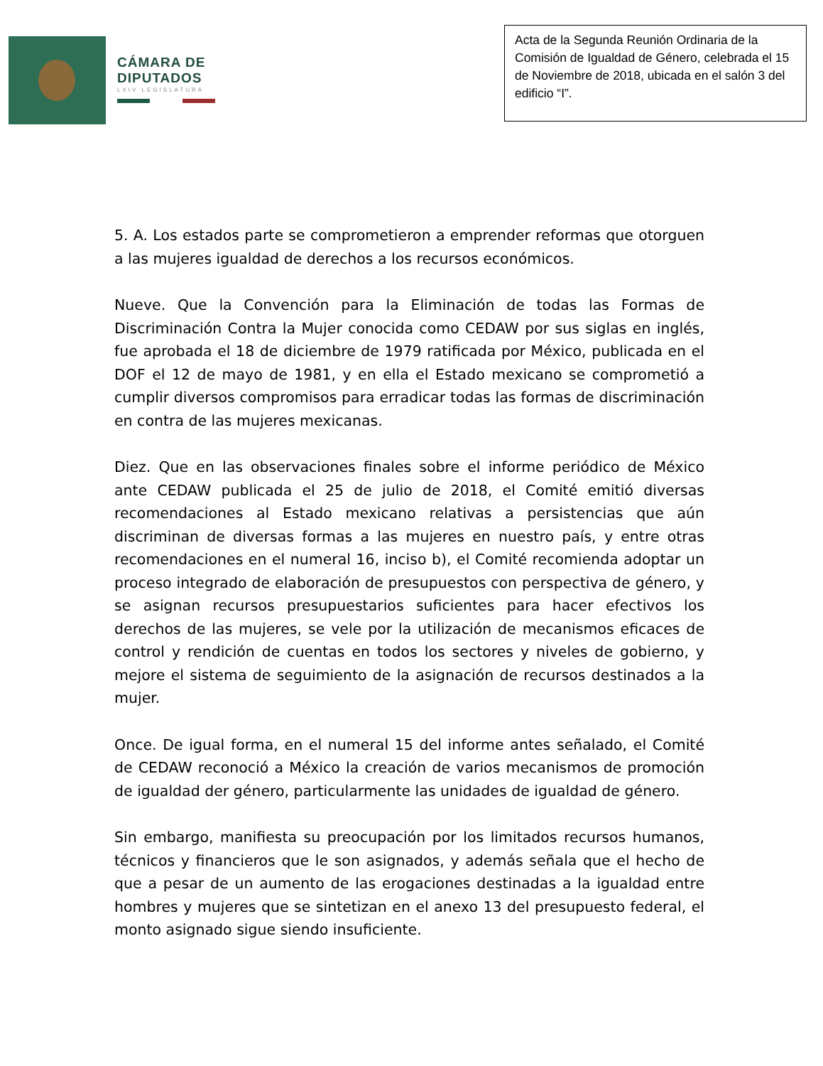CÁMARA DE
DIPUTADOS
LXIV LEGISLATURA
Acta de la Segunda Reunión Ordinaria de la Comisión de Igualdad de Género, celebrada el 15 de Noviembre de 2018, ubicada en el salón 3 del edificio “I”.
5. A. Los estados parte se comprometieron a emprender reformas que otorguen a las mujeres igualdad de derechos a los recursos económicos.
Nueve. Que la Convención para la Eliminación de todas las Formas de Discriminación Contra la Mujer conocida como CEDAW por sus siglas en inglés, fue aprobada el 18 de diciembre de 1979 ratificada por México, publicada en el DOF el 12 de mayo de 1981, y en ella el Estado mexicano se comprometió a cumplir diversos compromisos para erradicar todas las formas de discriminación en contra de las mujeres mexicanas.
Diez. Que en las observaciones finales sobre el informe periódico de México ante CEDAW publicada el 25 de julio de 2018, el Comité emitió diversas recomendaciones al Estado mexicano relativas a persistencias que aún discriminan de diversas formas a las mujeres en nuestro país, y entre otras recomendaciones en el numeral 16, inciso b), el Comité recomienda adoptar un proceso integrado de elaboración de presupuestos con perspectiva de género, y se asignan recursos presupuestarios suficientes para hacer efectivos los derechos de las mujeres, se vele por la utilización de mecanismos eficaces de control y rendición de cuentas en todos los sectores y niveles de gobierno, y mejore el sistema de seguimiento de la asignación de recursos destinados a la mujer.
Once. De igual forma, en el numeral 15 del informe antes señalado, el Comité de CEDAW reconoció a México la creación de varios mecanismos de promoción de igualdad der género, particularmente las unidades de igualdad de género.
Sin embargo, manifiesta su preocupación por los limitados recursos humanos, técnicos y financieros que le son asignados, y además señala que el hecho de que a pesar de un aumento de las erogaciones destinadas a la igualdad entre hombres y mujeres que se sintetizan en el anexo 13 del presupuesto federal, el monto asignado sigue siendo insuficiente.